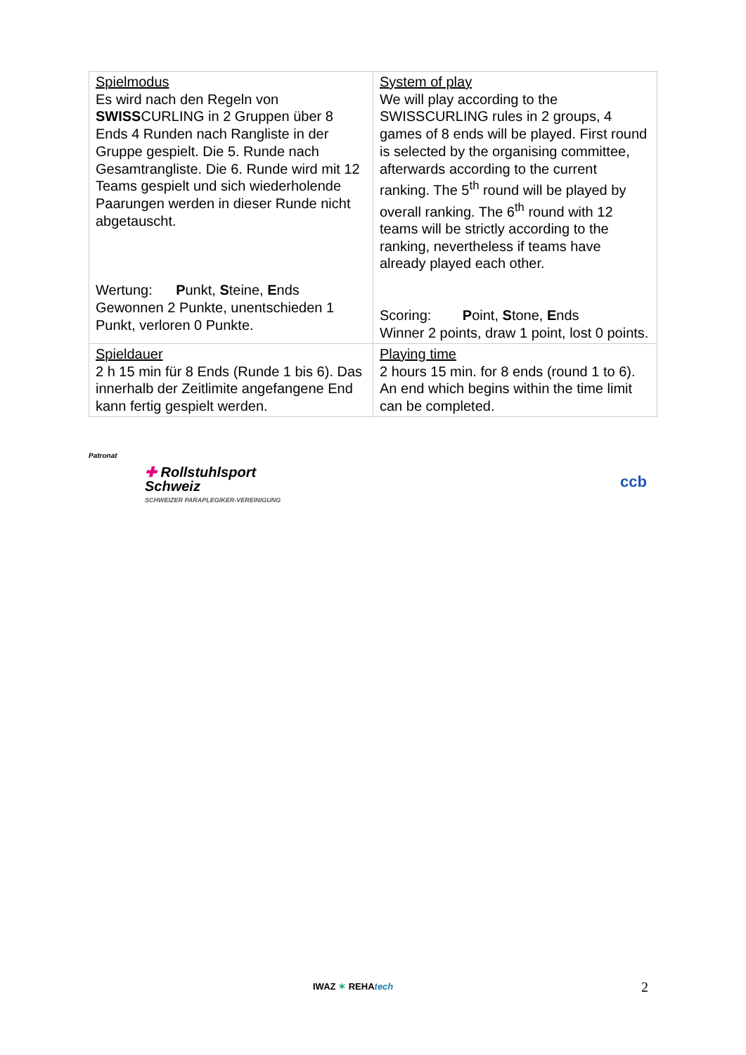| Spielmodus Es wird nach den Regeln von SWISS CURLING in 2 Gruppen über 8 Ends 4 Runden nach Rangliste in der Gruppe gespielt. Die 5. Runde nach Gesamtrangliste. Die 6. Runde wird mit 12 Teams gespielt und sich wiederholende Paarungen werden in dieser Runde nicht abgetauscht. Wertung: P unkt, S teine, E nds Gewonnen 2 Punkte, unentschieden 1 Punkt, verloren 0 Punkte. | System of play We will play according to the SWISSCURLING rules in 2 groups, 4 games of 8 ends will be played. First round is selected by the organising committee, afterwards according to the current ranking. The 5<sup>th</sup> round will be played by overall ranking. The 6<sup>th</sup> round with 12 teams will be strictly according to the ranking, nevertheless if teams have already played each other. Scoring: P oint, S tone, E nds Winner 2 points, draw 1 point, lost 0 points. |
| Spieldauer 2 h 15 min für 8 Ends (Runde 1 bis 6). Das innerhalb der Zeitlimite angefangene End kann fertig gespielt werden. | Playing time 2 hours 15 min. for 8 ends (round 1 to 6). An end which begins within the time limit can be completed. |
Patronat
✚ Rollstuhlsport
Schweiz
SCHWEIZER PARAPLEGIKER-VEREINIGUNG
ccb
IWAZ ✶ REHAtech 2